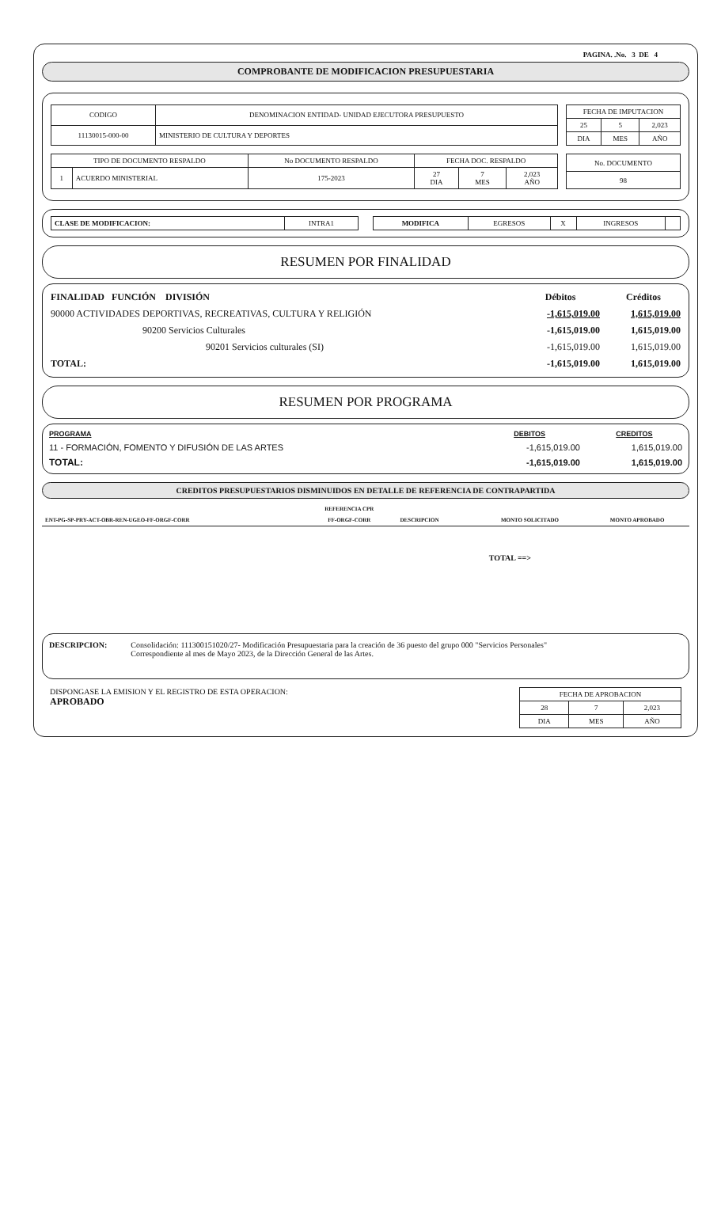PAGINA. .No. 3 DE 4
COMPROBANTE DE MODIFICACION PRESUPUESTARIA
| CODIGO | DENOMINACION ENTIDAD- UNIDAD EJECUTORA PRESUPUESTO |
| 11130015-000-00 | MINISTERIO DE CULTURA Y DEPORTES |
| FECHA DE IMPUTACION | | |
| --- | --- | --- |
| 25 | 5 | 2,023 |
| DIA | MES | AÑO |
| TIPO DE DOCUMENTO RESPALDO | | No DOCUMENTO RESPALDO | FECHA DOC. RESPALDO | | |
| --- | --- | --- | --- | --- | --- |
| 1 | ACUERDO MINISTERIAL | 175-2023 | 27 DIA | 7 MES | 2,023 AÑO |
| No. DOCUMENTO |
| --- |
| 98 |
| CLASE DE MODIFICACION: | INTRA1 |
| MODIFICA | EGRESOS | X | INGRESOS | |
RESUMEN POR FINALIDAD
| FINALIDAD FUNCIÓN DIVISIÓN | Débitos | Créditos |
| --- | --- | --- |
| 90000 ACTIVIDADES DEPORTIVAS, RECREATIVAS, CULTURA Y RELIGIÓN | -1,615,019.00 | 1,615,019.00 |
| 90200 Servicios Culturales | -1,615,019.00 | 1,615,019.00 |
| 90201 Servicios culturales (SI) | -1,615,019.00 | 1,615,019.00 |
| TOTAL: | -1,615,019.00 | 1,615,019.00 |
RESUMEN POR PROGRAMA
| PROGRAMA | DEBITOS | CREDITOS |
| --- | --- | --- |
| 11 - FORMACIÓN, FOMENTO Y DIFUSIÓN DE LAS ARTES | -1,615,019.00 | 1,615,019.00 |
| TOTAL: | -1,615,019.00 | 1,615,019.00 |
CREDITOS PRESUPUESTARIOS DISMINUIDOS EN DETALLE DE REFERENCIA DE CONTRAPARTIDA
| | REFERENCIA CPR | | | |
| ENT-PG-SP-PRY-ACT-OBR-REN-UGEO-FF-ORGF-CORR | FF-ORGF-CORR | DESCRIPCION | MONTO SOLICITADO | MONTO APROBADO |
TOTAL ==>
DESCRIPCION: Consolidación: 111300151020/27- Modificación Presupuestaria para la creación de 36 puesto del grupo 000 "Servicios Personales"
Correspondiente al mes de Mayo 2023, de la Dirección General de las Artes.
DISPONGASE LA EMISION Y EL REGISTRO DE ESTA OPERACION:
APROBADO
| FECHA DE APROBACION | | |
| --- | --- | --- |
| 28 | 7 | 2,023 |
| DIA | MES | AÑO |